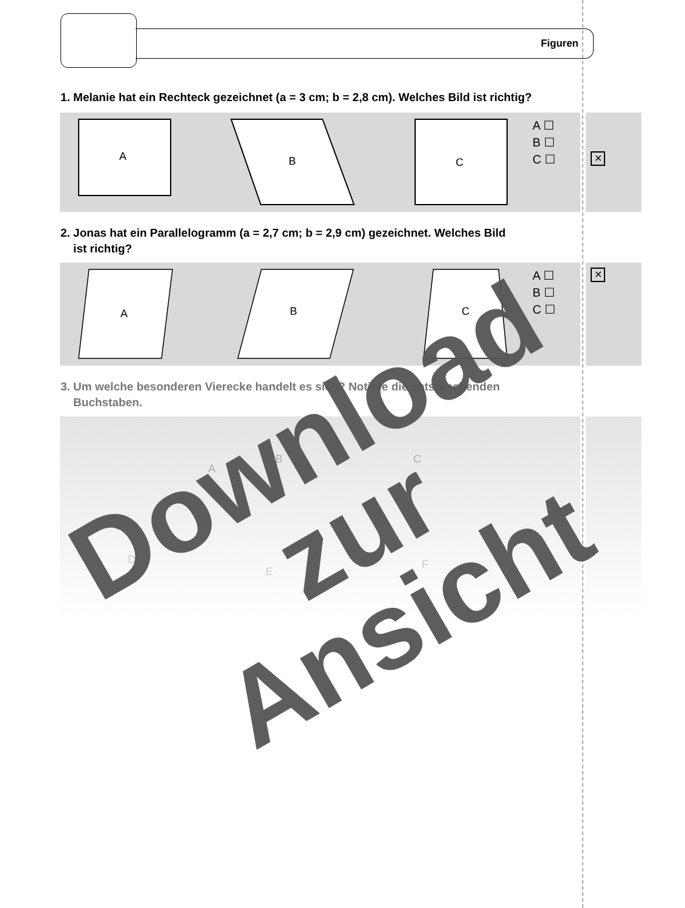Figuren
1. Melanie hat ein Rechteck gezeichnet (a = 3 cm; b = 2,8 cm). Welches Bild ist richtig?
A
B
C
A ☐
B ☐
C ☐
✕
2. Jonas hat ein Parallelogramm (a = 2,7 cm; b = 2,9 cm) gezeichnet. Welches Bild
ist richtig?
A
B
C
A ☐
B ☐
C ☐
✕
3. Um welche besonderen Vierecke handelt es sich? Notiere die entsprechenden
Buchstaben.
A
B
C
D
E
F
Download
zur Ansicht